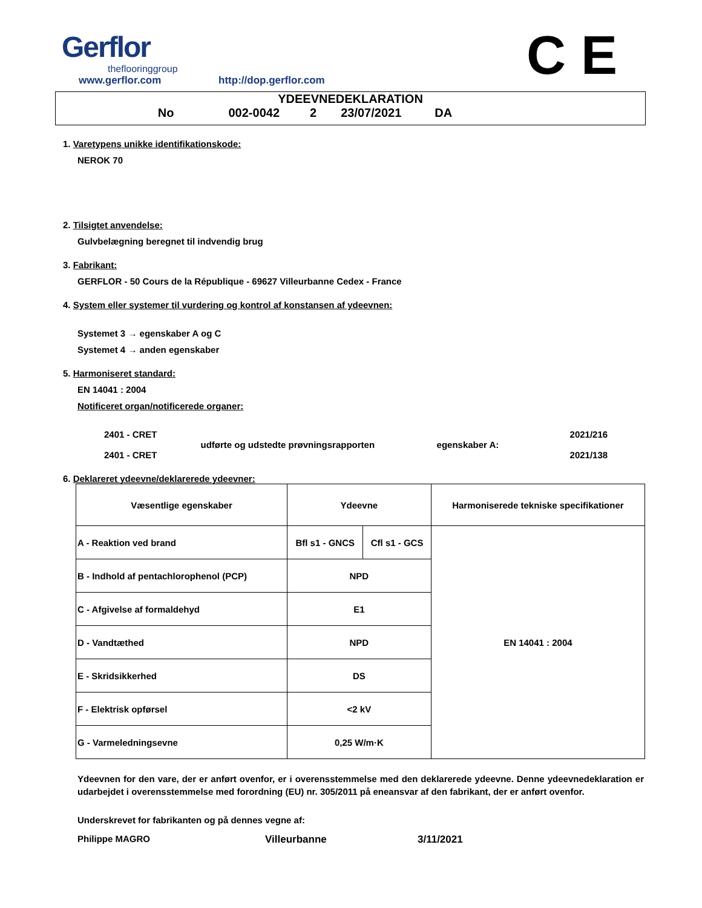Gerflor
theflooringgroup
www.gerflor.com http://dop.gerflor.com
C E
YDEEVNEDEKLARATION
No 002-0042 2 23/07/2021 DA
1. Varetypens unikke identifikationskode:
NEROK 70
2. Tilsigtet anvendelse:
Gulvbelægning beregnet til indvendig brug
3. Fabrikant:
GERFLOR - 50 Cours de la République - 69627 Villeurbanne Cedex - France
4. System eller systemer til vurdering og kontrol af konstansen af ydeevnen:
Systemet 3 → egenskaber A og C
Systemet 4 → anden egenskaber
5. Harmoniseret standard:
EN 14041 : 2004
Notificeret organ/notificerede organer:
2401 - CRET
2401 - CRET
udførte og udstedte prøvningsrapporten egenskaber A:
2021/216
2021/138
6. Deklareret ydeevne/deklarerede ydeevner:
| Væsentlige egenskaber | Ydeevne | | Harmoniserede tekniske specifikationer |
| A - Reaktion ved brand | Bfl s1 - GNCS | Cfl s1 - GCS | EN 14041 : 2004 |
| B - Indhold af pentachlorophenol (PCP) | NPD | | |
| C - Afgivelse af formaldehyd | E1 | | |
| D - Vandtæthed | NPD | | |
| E - Skridsikkerhed | DS | | |
| F - Elektrisk opførsel | <2 kV | | |
| G - Varmeledningsevne | 0,25 W/m·K | | |
Ydeevnen for den vare, der er anført ovenfor, er i overensstemmelse med den deklarerede ydeevne. Denne ydeevnedeklaration er udarbejdet i overensstemmelse med forordning (EU) nr. 305/2011 på eneansvar af den fabrikant, der er anført ovenfor.
Underskrevet for fabrikanten og på dennes vegne af:
Philippe MAGRO Villeurbanne 3/11/2021